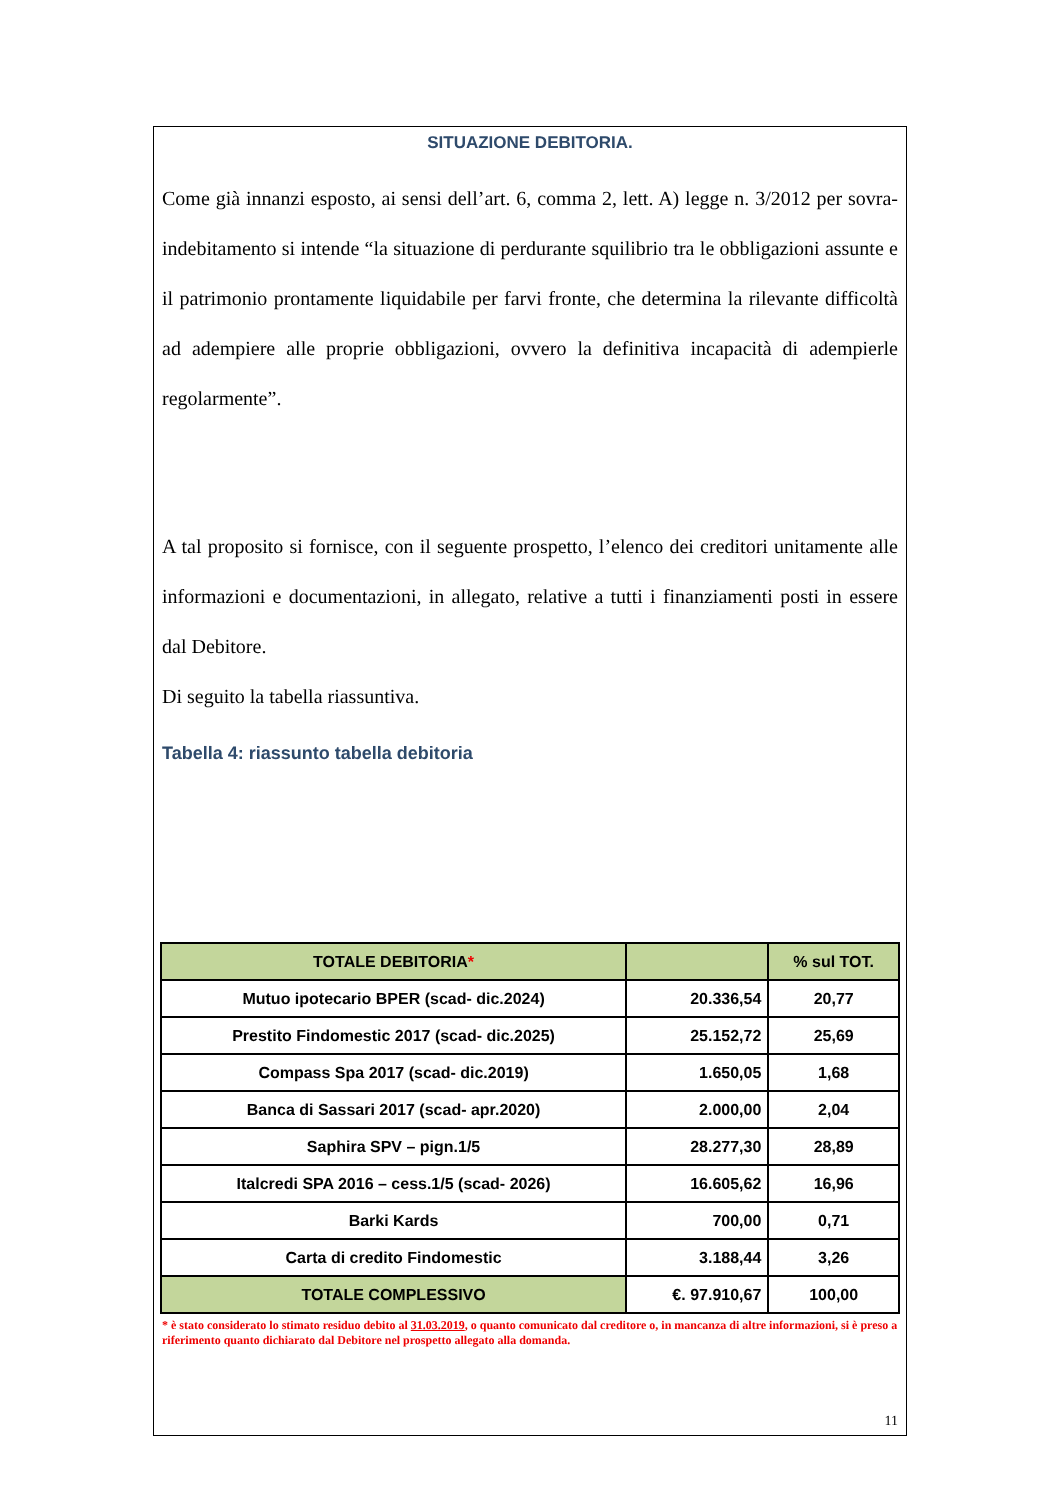SITUAZIONE DEBITORIA.
Come già innanzi esposto, ai sensi dell’art. 6, comma 2, lett. A) legge n. 3/2012 per sovra-indebitamento si intende “la situazione di perdurante squilibrio tra le obbligazioni assunte e il patrimonio prontamente liquidabile per farvi fronte, che determina la rilevante difficoltà ad adempiere alle proprie obbligazioni, ovvero la definitiva incapacità di adempierle regolarmente”.
A tal proposito si fornisce, con il seguente prospetto, l’elenco dei creditori unitamente alle informazioni e documentazioni, in allegato, relative a tutti i finanziamenti posti in essere dal Debitore.
Di seguito la tabella riassuntiva.
Tabella 4: riassunto tabella debitoria
| TOTALE DEBITORIA * | | % sul TOT. |
| --- | --- | --- |
| Mutuo ipotecario BPER (scad- dic.2024) | 20.336,54 | 20,77 |
| Prestito Findomestic 2017 (scad- dic.2025) | 25.152,72 | 25,69 |
| Compass Spa 2017 (scad- dic.2019) | 1.650,05 | 1,68 |
| Banca di Sassari 2017 (scad- apr.2020) | 2.000,00 | 2,04 |
| Saphira SPV – pign.1/5 | 28.277,30 | 28,89 |
| Italcredi SPA 2016 – cess.1/5 (scad- 2026) | 16.605,62 | 16,96 |
| Barki Kards | 700,00 | 0,71 |
| Carta di credito Findomestic | 3.188,44 | 3,26 |
| TOTALE COMPLESSIVO | €. 97.910,67 | 100,00 |
* è stato considerato lo stimato residuo debito al 31.03.2019, o quanto comunicato dal creditore o, in mancanza di altre informazioni, si è preso a riferimento quanto dichiarato dal Debitore nel prospetto allegato alla domanda.
11